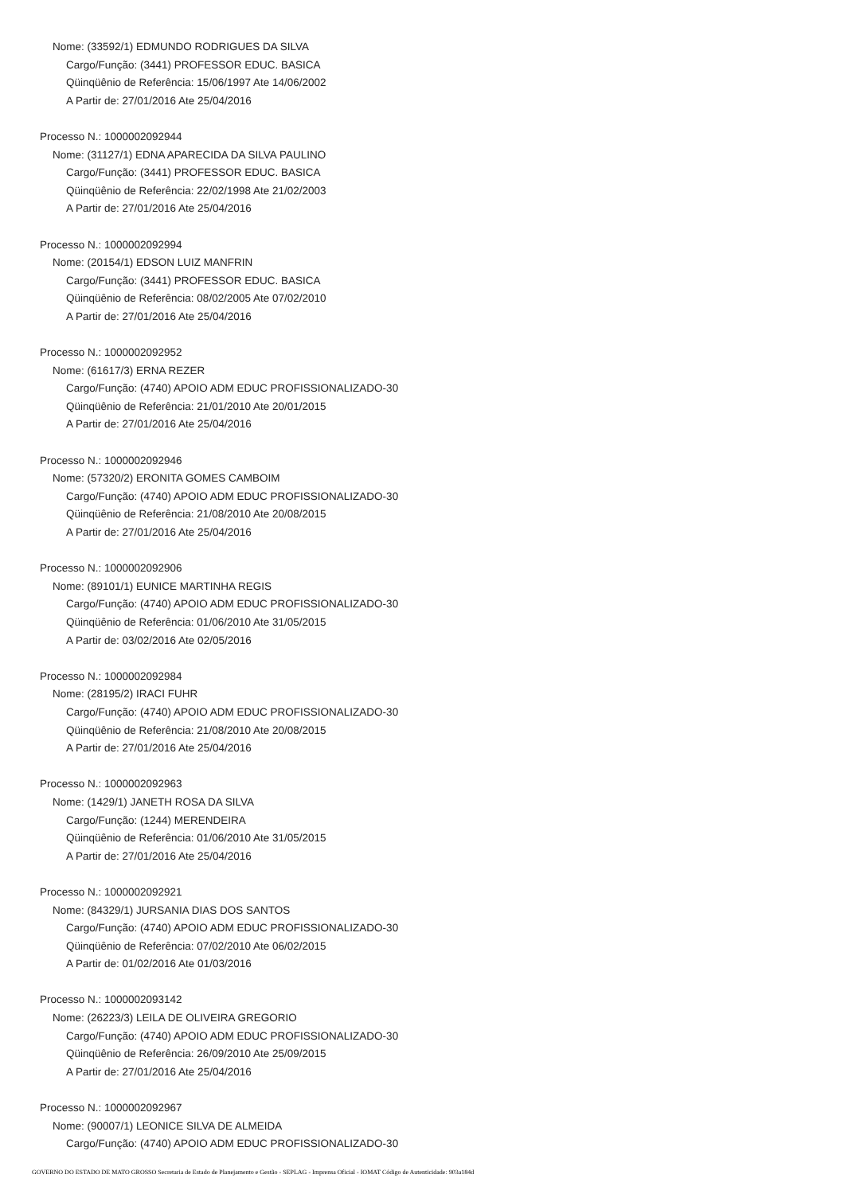Nome: (33592/1) EDMUNDO RODRIGUES DA SILVA
Cargo/Função: (3441) PROFESSOR EDUC. BASICA
Qüinqüênio de Referência: 15/06/1997 Ate 14/06/2002
A Partir de: 27/01/2016 Ate 25/04/2016
Processo N.: 1000002092944
Nome: (31127/1) EDNA APARECIDA DA SILVA PAULINO
Cargo/Função: (3441) PROFESSOR EDUC. BASICA
Qüinqüênio de Referência: 22/02/1998 Ate 21/02/2003
A Partir de: 27/01/2016 Ate 25/04/2016
Processo N.: 1000002092994
Nome: (20154/1) EDSON LUIZ MANFRIN
Cargo/Função: (3441) PROFESSOR EDUC. BASICA
Qüinqüênio de Referência: 08/02/2005 Ate 07/02/2010
A Partir de: 27/01/2016 Ate 25/04/2016
Processo N.: 1000002092952
Nome: (61617/3) ERNA REZER
Cargo/Função: (4740) APOIO ADM EDUC PROFISSIONALIZADO-30
Qüinqüênio de Referência: 21/01/2010 Ate 20/01/2015
A Partir de: 27/01/2016 Ate 25/04/2016
Processo N.: 1000002092946
Nome: (57320/2) ERONITA GOMES CAMBOIM
Cargo/Função: (4740) APOIO ADM EDUC PROFISSIONALIZADO-30
Qüinqüênio de Referência: 21/08/2010 Ate 20/08/2015
A Partir de: 27/01/2016 Ate 25/04/2016
Processo N.: 1000002092906
Nome: (89101/1) EUNICE MARTINHA REGIS
Cargo/Função: (4740) APOIO ADM EDUC PROFISSIONALIZADO-30
Qüinqüênio de Referência: 01/06/2010 Ate 31/05/2015
A Partir de: 03/02/2016 Ate 02/05/2016
Processo N.: 1000002092984
Nome: (28195/2) IRACI FUHR
Cargo/Função: (4740) APOIO ADM EDUC PROFISSIONALIZADO-30
Qüinqüênio de Referência: 21/08/2010 Ate 20/08/2015
A Partir de: 27/01/2016 Ate 25/04/2016
Processo N.: 1000002092963
Nome: (1429/1) JANETH ROSA DA SILVA
Cargo/Função: (1244) MERENDEIRA
Qüinqüênio de Referência: 01/06/2010 Ate 31/05/2015
A Partir de: 27/01/2016 Ate 25/04/2016
Processo N.: 1000002092921
Nome: (84329/1) JURSANIA DIAS DOS SANTOS
Cargo/Função: (4740) APOIO ADM EDUC PROFISSIONALIZADO-30
Qüinqüênio de Referência: 07/02/2010 Ate 06/02/2015
A Partir de: 01/02/2016 Ate 01/03/2016
Processo N.: 1000002093142
Nome: (26223/3) LEILA DE OLIVEIRA GREGORIO
Cargo/Função: (4740) APOIO ADM EDUC PROFISSIONALIZADO-30
Qüinqüênio de Referência: 26/09/2010 Ate 25/09/2015
A Partir de: 27/01/2016 Ate 25/04/2016
Processo N.: 1000002092967
Nome: (90007/1) LEONICE SILVA DE ALMEIDA
Cargo/Função: (4740) APOIO ADM EDUC PROFISSIONALIZADO-30
GOVERNO DO ESTADO DE MATO GROSSO Secretaria de Estado de Planejamento e Gestão - SEPLAG - Imprensa Oficial - IOMAT Código de Autenticidade: 903a184d